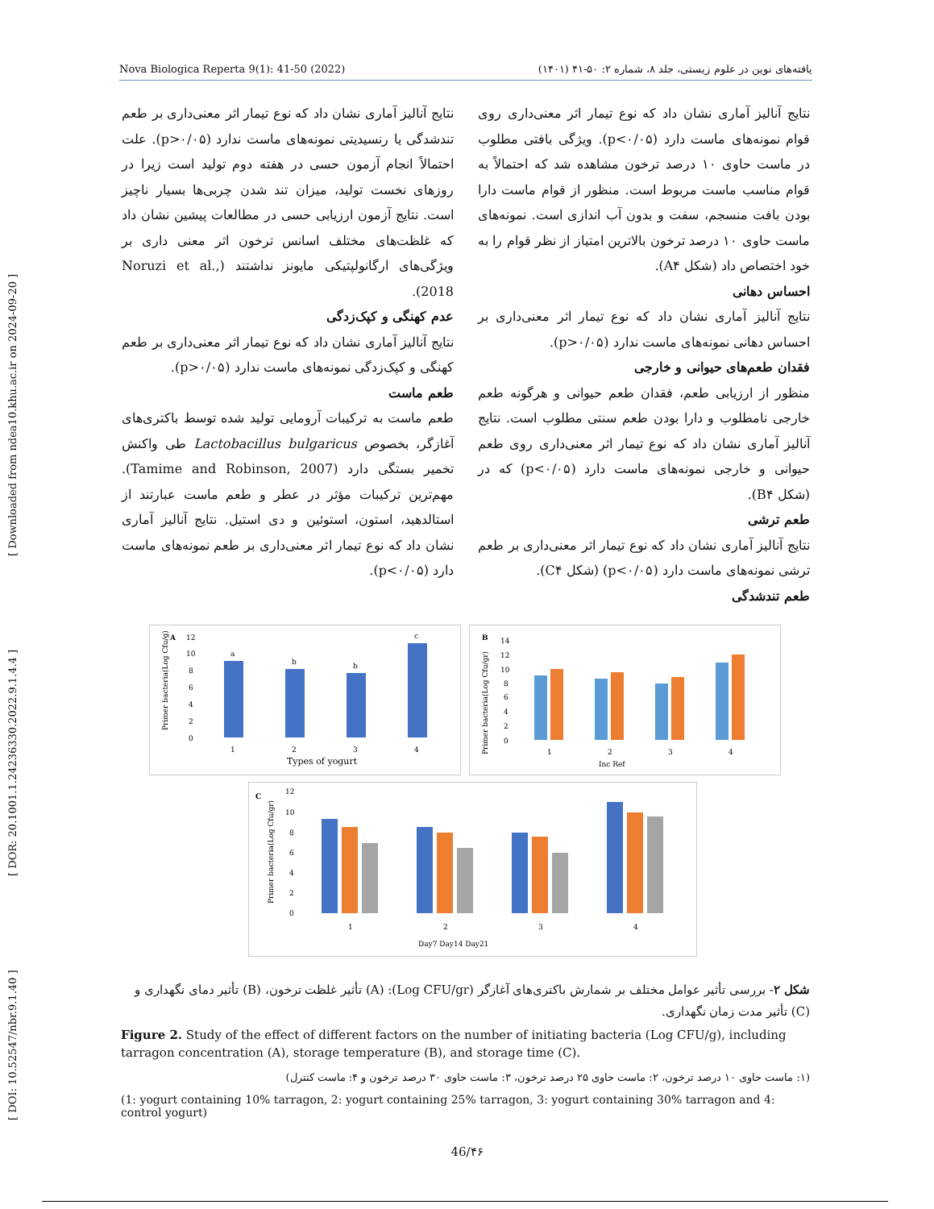[ DOI: 10.52547/nbr.9.1.40 ] [ DOR: 20.1001.1.24236330.2022.9.1.4.4 ] [ Downloaded from ndea10.khu.ac.ir on 2024-09-20 ]
Nova Biologica Reperta 9(1): 41-50 (2022) یافته‌های نوین در علوم زیستی، جلد ۸، شماره ۲: ۵۰-۴۱ (۱۴۰۱)
نتایج آنالیز آماری نشان داد که نوع تیمار اثر معنی‌داری روی قوام نمونه‌های ماست دارد (p<۰/۰۵). ویژگی بافتی مطلوب در ماست حاوی ۱۰ درصد ترخون مشاهده شد که احتمالاً به قوام مناسب ماست مربوط است. منظور از قوام ماست دارا بودن بافت منسجم، سفت و بدون آب اندازی است. نمونه‌های ماست حاوی ۱۰ درصد ترخون بالاترین امتیاز از نظر قوام را به خود اختصاص داد (شکل A۴).
احساس دهانی
نتایج آنالیز آماری نشان داد که نوع تیمار اثر معنی‌داری بر احساس دهانی نمونه‌های ماست ندارد (p>۰/۰۵).
فقدان طعم‌های حیوانی و خارجی
منظور از ارزیابی طعم، فقدان طعم حیوانی و هرگونه طعم خارجی نامطلوب و دارا بودن طعم سنتی مطلوب است. نتایج آنالیز آماری نشان داد که نوع تیمار اثر معنی‌داری روی طعم حیوانی و خارجی نمونه‌های ماست دارد (p<۰/۰۵) که در (شکل B۴).
طعم ترشی
نتایج آنالیز آماری نشان داد که نوع تیمار اثر معنی‌داری بر طعم ترشی نمونه‌های ماست دارد (p<۰/۰۵) (شکل C۴).
طعم تندشدگی
نتایج آنالیز آماری نشان داد که نوع تیمار اثر معنی‌داری بر طعم تندشدگی یا رنسیدیتی نمونه‌های ماست ندارد (p>۰/۰۵). علت احتمالاً انجام آزمون حسی در هفته دوم تولید است زیرا در روزهای نخست تولید، میزان تند شدن چربی‌ها بسیار ناچیز است. نتایج آزمون ارزیابی حسی در مطالعات پیشین نشان داد که غلظت‌های مختلف اسانس ترخون اثر معنی داری بر ویژگی‌های ارگانولپتیکی مایونز نداشتند (Noruzi et al., 2018).
عدم کهنگی و کپک‌زدگی
نتایج آنالیز آماری نشان داد که نوع تیمار اثر معنی‌داری بر طعم کهنگی و کپک‌زدگی نمونه‌های ماست ندارد (p>۰/۰۵).
طعم ماست
طعم ماست به ترکیبات آرومایی تولید شده توسط باکتری‌های آغازگر، بخصوص Lactobacillus bulgaricus طی واکنش تخمیر بستگی دارد (Tamime and Robinson, 2007). مهم‌ترین ترکیبات مؤثر در عطر و طعم ماست عبارتند از استالدهید، استون، استوئین و دی استیل. نتایج آنالیز آماری نشان داد که نوع تیمار اثر معنی‌داری بر طعم نمونه‌های ماست دارد (p<۰/۰۵).
A
Primer bacteria(Log Cfu/g)
12
10
8
6
4
2
0
a
b
b
c
1
2
3
4
Types of yogurt
B
Primer bacteria(Log Cfu/gr)
14
12
10
8
6
4
2
0
1
2
3
4
Inc Ref
C
Primer bacteria(Log Cfu/gr)
12
10
8
6
4
2
0
1
2
3
4
Day7 Day14 Day21
شکل ۲- بررسی تأثیر عوامل مختلف بر شمارش باکتری‌های آغازگر (Log CFU/gr): (A) تأثیر غلظت ترخون، (B) تأثیر دمای نگهداری و (C) تأثیر مدت زمان نگهداری.
Figure 2. Study of the effect of different factors on the number of initiating bacteria (Log CFU/g), including tarragon concentration (A), storage temperature (B), and storage time (C).
(۱: ماست حاوی ۱۰ درصد ترخون، ۲: ماست حاوی ۲۵ درصد ترخون، ۳: ماست حاوی ۳۰ درصد ترخون و ۴: ماست کنترل)
(1: yogurt containing 10% tarragon, 2: yogurt containing 25% tarragon, 3: yogurt containing 30% tarragon and 4: control yogurt)
46/۴۶